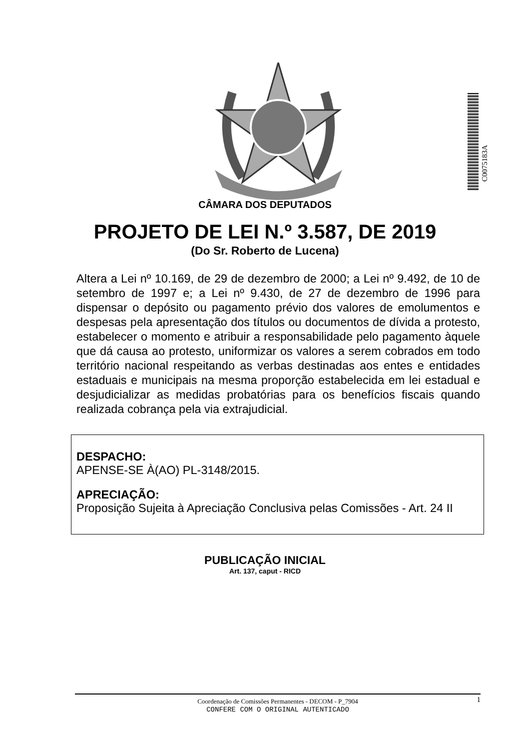C0075183A
CÂMARA DOS DEPUTADOS
PROJETO DE LEI N.º 3.587, DE 2019
(Do Sr. Roberto de Lucena)
Altera a Lei nº 10.169, de 29 de dezembro de 2000; a Lei nº 9.492, de 10 de setembro de 1997 e; a Lei nº 9.430, de 27 de dezembro de 1996 para dispensar o depósito ou pagamento prévio dos valores de emolumentos e despesas pela apresentação dos títulos ou documentos de dívida a protesto, estabelecer o momento e atribuir a responsabilidade pelo pagamento àquele que dá causa ao protesto, uniformizar os valores a serem cobrados em todo território nacional respeitando as verbas destinadas aos entes e entidades estaduais e municipais na mesma proporção estabelecida em lei estadual e desjudicializar as medidas probatórias para os benefícios fiscais quando realizada cobrança pela via extrajudicial.
DESPACHO:
APENSE-SE À(AO) PL-3148/2015.
APRECIAÇÃO:
Proposição Sujeita à Apreciação Conclusiva pelas Comissões - Art. 24 II
PUBLICAÇÃO INICIAL
Art. 137, caput - RICD
Coordenação de Comissões Permanentes - DECOM - P_7904 1
CONFERE COM O ORIGINAL AUTENTICADO